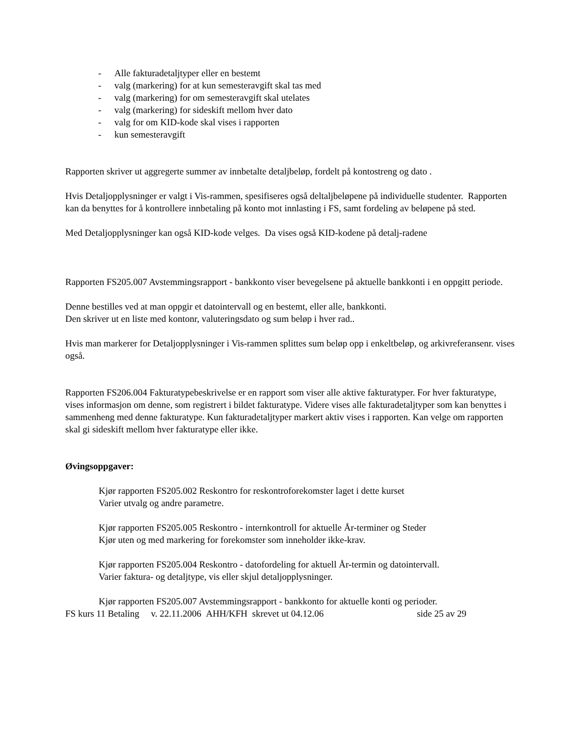- Alle fakturadetaljtyper eller en bestemt
- valg (markering) for at kun semesteravgift skal tas med
- valg (markering) for om semesteravgift skal utelates
- valg (markering) for sideskift mellom hver dato
- valg for om KID-kode skal vises i rapporten
- kun semesteravgift
Rapporten skriver ut aggregerte summer av innbetalte detaljbeløp, fordelt på kontostreng og dato .
Hvis Detaljopplysninger er valgt i Vis-rammen, spesifiseres også deltaljbeløpene på individuelle studenter. Rapporten kan da benyttes for å kontrollere innbetaling på konto mot innlasting i FS, samt fordeling av beløpene på sted.
Med Detaljopplysninger kan også KID-kode velges. Da vises også KID-kodene på detalj-radene
Rapporten FS205.007 Avstemmingsrapport - bankkonto viser bevegelsene på aktuelle bankkonti i en oppgitt periode.
Denne bestilles ved at man oppgir et datointervall og en bestemt, eller alle, bankkonti.
Den skriver ut en liste med kontonr, valuteringsdato og sum beløp i hver rad..
Hvis man markerer for Detaljopplysninger i Vis-rammen splittes sum beløp opp i enkeltbeløp, og arkivreferansenr. vises også.
Rapporten FS206.004 Fakturatypebeskrivelse er en rapport som viser alle aktive fakturatyper. For hver fakturatype, vises informasjon om denne, som registrert i bildet fakturatype. Videre vises alle fakturadetaljtyper som kan benyttes i sammenheng med denne fakturatype. Kun fakturadetaljtyper markert aktiv vises i rapporten. Kan velge om rapporten skal gi sideskift mellom hver fakturatype eller ikke.
Øvingsoppgaver:
Kjør rapporten FS205.002 Reskontro for reskontroforekomster laget i dette kurset
Varier utvalg og andre parametre.
Kjør rapporten FS205.005 Reskontro - internkontroll for aktuelle År-terminer og Steder
Kjør uten og med markering for forekomster som inneholder ikke-krav.
Kjør rapporten FS205.004 Reskontro - datofordeling for aktuell År-termin og datointervall.
Varier faktura- og detaljtype, vis eller skjul detaljopplysninger.
Kjør rapporten FS205.007 Avstemmingsrapport - bankkonto for aktuelle konti og perioder.
FS kurs 11 Betaling v. 22.11.2006 AHH/KFH skrevet ut 04.12.06 side 25 av 29